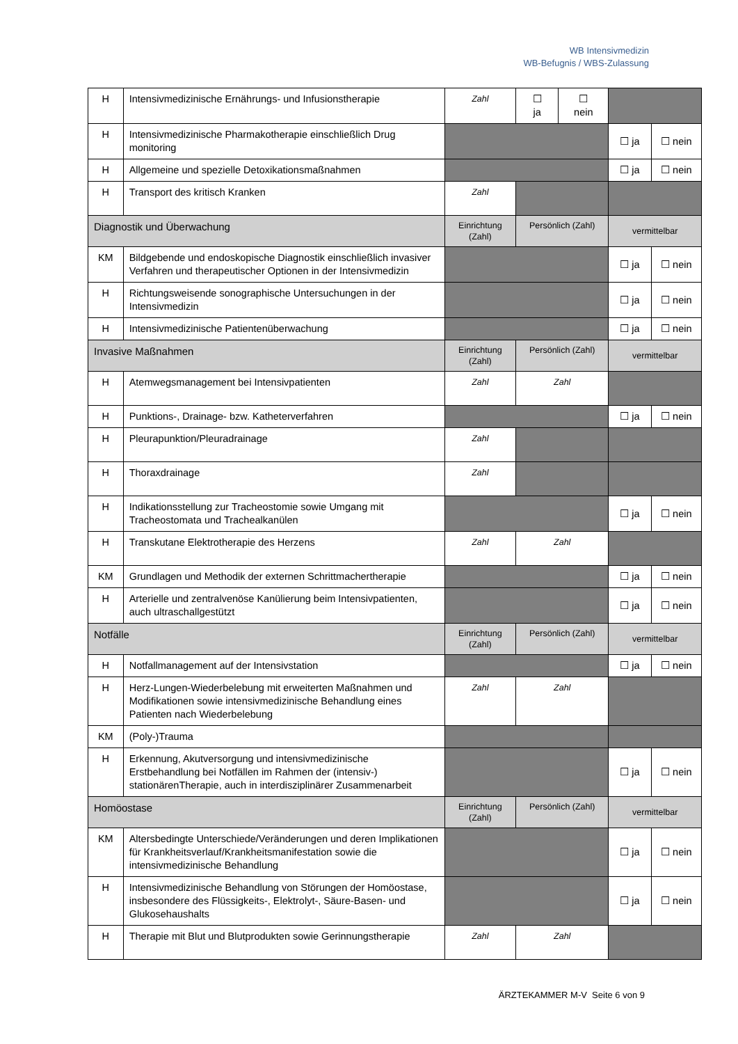WB Intensivmedizin
WB-Befugnis / WBS-Zulassung
| H | Intensivmedizinische Ernährungs- und Infusionstherapie | Zahl | ☐ ja | ☐ nein | | |
| H | Intensivmedizinische Pharmakotherapie einschließlich Drug monitoring | | | | ☐ ja | ☐ nein |
| H | Allgemeine und spezielle Detoxikationsmaßnahmen | | | | ☐ ja | ☐ nein |
| H | Transport des kritisch Kranken | Zahl | | | | |
| Diagnostik und Überwachung | | Einrichtung (Zahl) | Persönlich (Zahl) | | vermittelbar | |
| KM | Bildgebende und endoskopische Diagnostik einschließlich invasiver Verfahren und therapeutischer Optionen in der Intensivmedizin | | | | ☐ ja | ☐ nein |
| H | Richtungsweisende sonographische Untersuchungen in der Intensivmedizin | | | | ☐ ja | ☐ nein |
| H | Intensivmedizinische Patientenüberwachung | | | | ☐ ja | ☐ nein |
| Invasive Maßnahmen | | Einrichtung (Zahl) | Persönlich (Zahl) | | vermittelbar | |
| H | Atemwegsmanagement bei Intensivpatienten | Zahl | Zahl | | | |
| H | Punktions-, Drainage- bzw. Katheterverfahren | | | | ☐ ja | ☐ nein |
| H | Pleurapunktion/Pleuradrainage | Zahl | | | | |
| H | Thoraxdrainage | Zahl | | | | |
| H | Indikationsstellung zur Tracheostomie sowie Umgang mit Tracheostomata und Trachealkanülen | | | | ☐ ja | ☐ nein |
| H | Transkutane Elektrotherapie des Herzens | Zahl | Zahl | | | |
| KM | Grundlagen und Methodik der externen Schrittmachertherapie | | | | ☐ ja | ☐ nein |
| H | Arterielle und zentralvenöse Kanülierung beim Intensivpatienten, auch ultraschallgestützt | | | | ☐ ja | ☐ nein |
| Notfälle | | Einrichtung (Zahl) | Persönlich (Zahl) | | vermittelbar | |
| H | Notfallmanagement auf der Intensivstation | | | | ☐ ja | ☐ nein |
| H | Herz-Lungen-Wiederbelebung mit erweiterten Maßnahmen und Modifikationen sowie intensivmedizinische Behandlung eines Patienten nach Wiederbelebung | Zahl | Zahl | | | |
| KM | (Poly-)Trauma | | | | | |
| H | Erkennung, Akutversorgung und intensivmedizinische Erstbehandlung bei Notfällen im Rahmen der (intensiv-) stationärenTherapie, auch in interdisziplinärer Zusammenarbeit | | | | ☐ ja | ☐ nein |
| Homöostase | | Einrichtung (Zahl) | Persönlich (Zahl) | | vermittelbar | |
| KM | Altersbedingte Unterschiede/Veränderungen und deren Implikationen für Krankheitsverlauf/Krankheitsmanifestation sowie die intensivmedizinische Behandlung | | | | ☐ ja | ☐ nein |
| H | Intensivmedizinische Behandlung von Störungen der Homöostase, insbesondere des Flüssigkeits-, Elektrolyt-, Säure-Basen- und Glukosehaushalts | | | | ☐ ja | ☐ nein |
| H | Therapie mit Blut und Blutprodukten sowie Gerinnungstherapie | Zahl | Zahl | | | |
ÄRZTEKAMMER M-V Seite 6 von 9